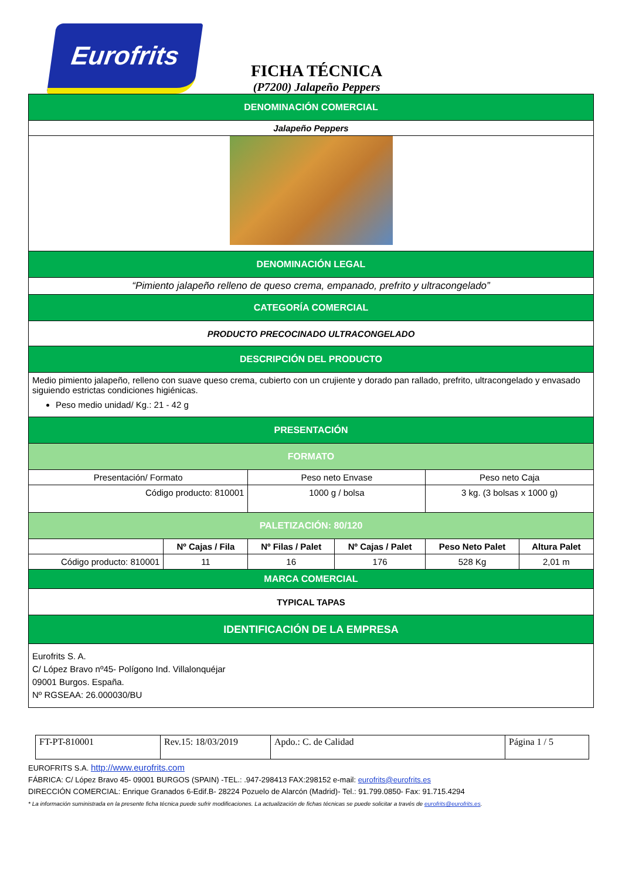Eurofrits
FICHA TÉCNICA
(P7200) Jalapeño Peppers
| DENOMINACIÓN COMERCIAL | | | | | |
| Jalapeño Peppers | | | | | |
| DENOMINACIÓN LEGAL | | | | | |
| “Pimiento jalapeño relleno de queso crema, empanado, prefrito y ultracongelado” | | | | | |
| CATEGORÍA COMERCIAL | | | | | |
| PRODUCTO PRECOCINADO ULTRACONGELADO | | | | | |
| DESCRIPCIÓN DEL PRODUCTO | | | | | |
| Medio pimiento jalapeño, relleno con suave queso crema, cubierto con un crujiente y dorado pan rallado, prefrito, ultracongelado y envasado siguiendo estrictas condiciones higiénicas. Peso medio unidad/ Kg.: 21 - 42 g | | | | | |
| PRESENTACIÓN | | | | | |
| FORMATO | | | | | |
| Presentación/ Formato | | Peso neto Envase | | Peso neto Caja | |
| Código producto: 810001 | | 1000 g / bolsa | | 3 kg. (3 bolsas x 1000 g) | |
| PALETIZACIÓN: 80/120 | | | | | |
| | Nº Cajas / Fila | Nº Filas / Palet | Nº Cajas / Palet | Peso Neto Palet | Altura Palet |
| Código producto: 810001 | 11 | 16 | 176 | 528 Kg | 2,01 m |
| MARCA COMERCIAL | | | | | |
| TYPICAL TAPAS | | | | | |
| IDENTIFICACIÓN DE LA EMPRESA | | | | | |
| Eurofrits S. A. C/ López Bravo nº45- Polígono Ind. Villalonquéjar 09001 Burgos. España. Nº RGSEAA: 26.000030/BU | | | | | |
| FT-PT-810001 | Rev.15: 18/03/2019 | Apdo.: C. de Calidad | Página 1 / 5 |
EUROFRITS S.A. http://www.eurofrits.com
FÁBRICA: C/ López Bravo 45- 09001 BURGOS (SPAIN) -TEL.: .947-298413 FAX:298152 e-mail: eurofrits@eurofrits.es
DIRECCIÓN COMERCIAL: Enrique Granados 6-Edif.B- 28224 Pozuelo de Alarcón (Madrid)- Tel.: 91.799.0850- Fax: 91.715.4294
* La información suministrada en la presente ficha técnica puede sufrir modificaciones. La actualización de fichas técnicas se puede solicitar a través de eurofrits@eurofrits.es.